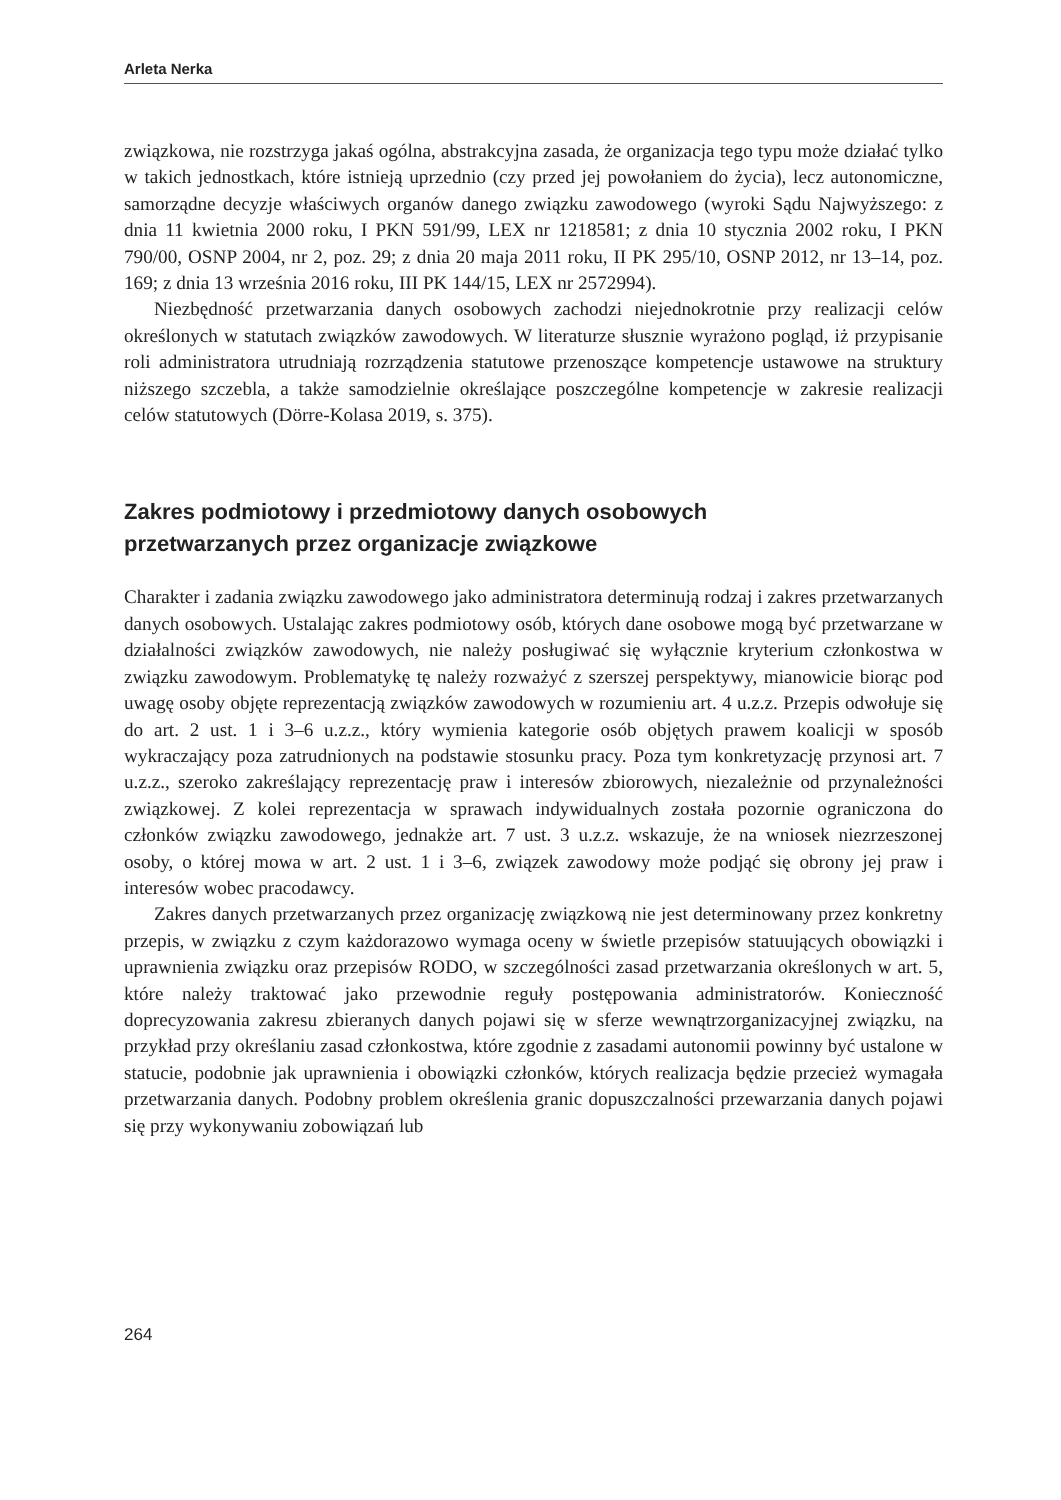Arleta Nerka
związkowa, nie rozstrzyga jakaś ogólna, abstrakcyjna zasada, że organizacja tego typu może działać tylko w takich jednostkach, które istnieją uprzednio (czy przed jej powołaniem do życia), lecz autonomiczne, samorządne decyzje właściwych organów danego związku zawodowego (wyroki Sądu Najwyższego: z dnia 11 kwietnia 2000 roku, I PKN 591/99, LEX nr 1218581; z dnia 10 stycznia 2002 roku, I PKN 790/00, OSNP 2004, nr 2, poz. 29; z dnia 20 maja 2011 roku, II PK 295/10, OSNP 2012, nr 13–14, poz. 169; z dnia 13 września 2016 roku, III PK 144/15, LEX nr 2572994).
Niezbędność przetwarzania danych osobowych zachodzi niejednokrotnie przy realizacji celów określonych w statutach związków zawodowych. W literaturze słusznie wyrażono pogląd, iż przypisanie roli administratora utrudniają rozrządzenia statutowe przenoszące kompetencje ustawowe na struktury niższego szczebla, a także samodzielnie określające poszczególne kompetencje w zakresie realizacji celów statutowych (Dörre-Kolasa 2019, s. 375).
Zakres podmiotowy i przedmiotowy danych osobowych
przetwarzanych przez organizacje związkowe
Charakter i zadania związku zawodowego jako administratora determinują rodzaj i zakres przetwarzanych danych osobowych. Ustalając zakres podmiotowy osób, których dane osobowe mogą być przetwarzane w działalności związków zawodowych, nie należy posługiwać się wyłącznie kryterium członkostwa w związku zawodowym. Problematykę tę należy rozważyć z szerszej perspektywy, mianowicie biorąc pod uwagę osoby objęte reprezentacją związków zawodowych w rozumieniu art. 4 u.z.z. Przepis odwołuje się do art. 2 ust. 1 i 3–6 u.z.z., który wymienia kategorie osób objętych prawem koalicji w sposób wykraczający poza zatrudnionych na podstawie stosunku pracy. Poza tym konkretyzację przynosi art. 7 u.z.z., szeroko zakreślający reprezentację praw i interesów zbiorowych, niezależnie od przynależności związkowej. Z kolei reprezentacja w sprawach indywidualnych została pozornie ograniczona do członków związku zawodowego, jednakże art. 7 ust. 3 u.z.z. wskazuje, że na wniosek niezrzeszonej osoby, o której mowa w art. 2 ust. 1 i 3–6, związek zawodowy może podjąć się obrony jej praw i interesów wobec pracodawcy.
Zakres danych przetwarzanych przez organizację związkową nie jest determinowany przez konkretny przepis, w związku z czym każdorazowo wymaga oceny w świetle przepisów statuujących obowiązki i uprawnienia związku oraz przepisów RODO, w szczególności zasad przetwarzania określonych w art. 5, które należy traktować jako przewodnie reguły postępowania administratorów. Konieczność doprecyzowania zakresu zbieranych danych pojawi się w sferze wewnątrzorganizacyjnej związku, na przykład przy określaniu zasad członkostwa, które zgodnie z zasadami autonomii powinny być ustalone w statucie, podobnie jak uprawnienia i obowiązki członków, których realizacja będzie przecież wymagała przetwarzania danych. Podobny problem określenia granic dopuszczalności przewarzania danych pojawi się przy wykonywaniu zobowiązań lub
264